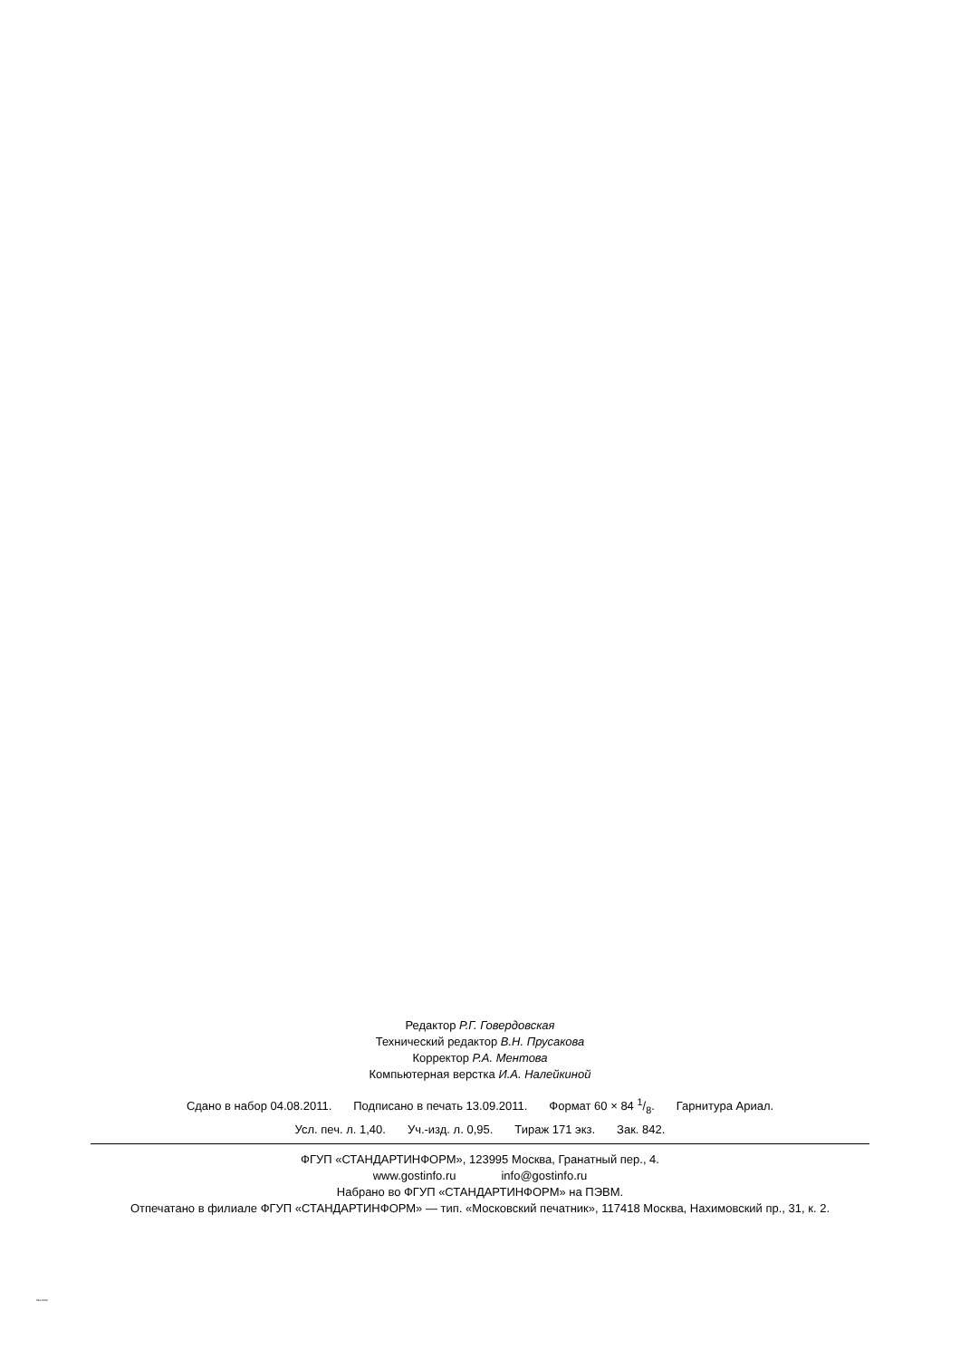Редактор Р.Г. Говердовская
Технический редактор В.Н. Прусакова
Корректор Р.А. Ментова
Компьютерная верстка И.А. Налейкиной
Сдано в набор 04.08.2011. Подписано в печать 13.09.2011. Формат 60 × 84 1/8. Гарнитура Ариал.
Усл. печ. л. 1,40. Уч.-изд. л. 0,95. Тираж 171 экз. Зак. 842.
ФГУП «СТАНДАРТИНФОРМ», 123995 Москва, Гранатный пер., 4.
www.gostinfo.ru info@gostinfo.ru
Набрано во ФГУП «СТАНДАРТИНФОРМ» на ПЭВМ.
Отпечатано в филиале ФГУП «СТАНДАРТИНФОРМ» — тип. «Московский печатник», 117418 Москва, Нахимовский пр., 31, к. 2.
341-2010